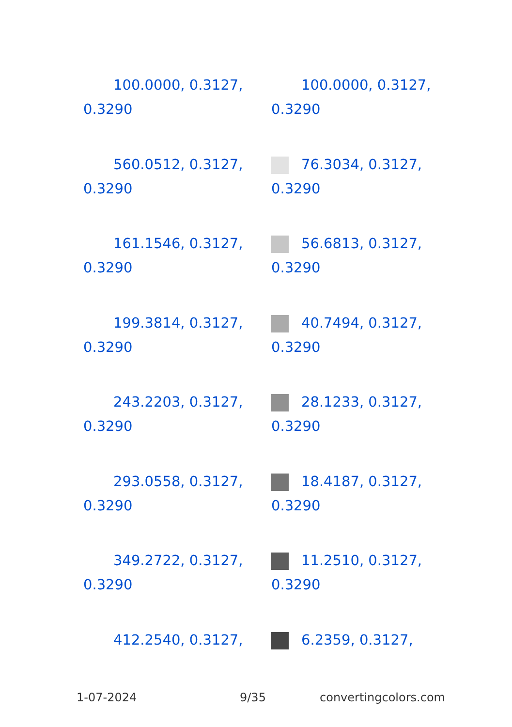100.0000, 0.3127,
0.3290
100.0000, 0.3127,
0.3290
560.0512, 0.3127,
0.3290
76.3034, 0.3127,
0.3290
161.1546, 0.3127,
0.3290
56.6813, 0.3127,
0.3290
199.3814, 0.3127,
0.3290
40.7494, 0.3127,
0.3290
243.2203, 0.3127,
0.3290
28.1233, 0.3127,
0.3290
293.0558, 0.3127,
0.3290
18.4187, 0.3127,
0.3290
349.2722, 0.3127,
0.3290
11.2510, 0.3127,
0.3290
412.2540, 0.3127,
6.2359, 0.3127,
1-07-2024 9/35 convertingcolors.com